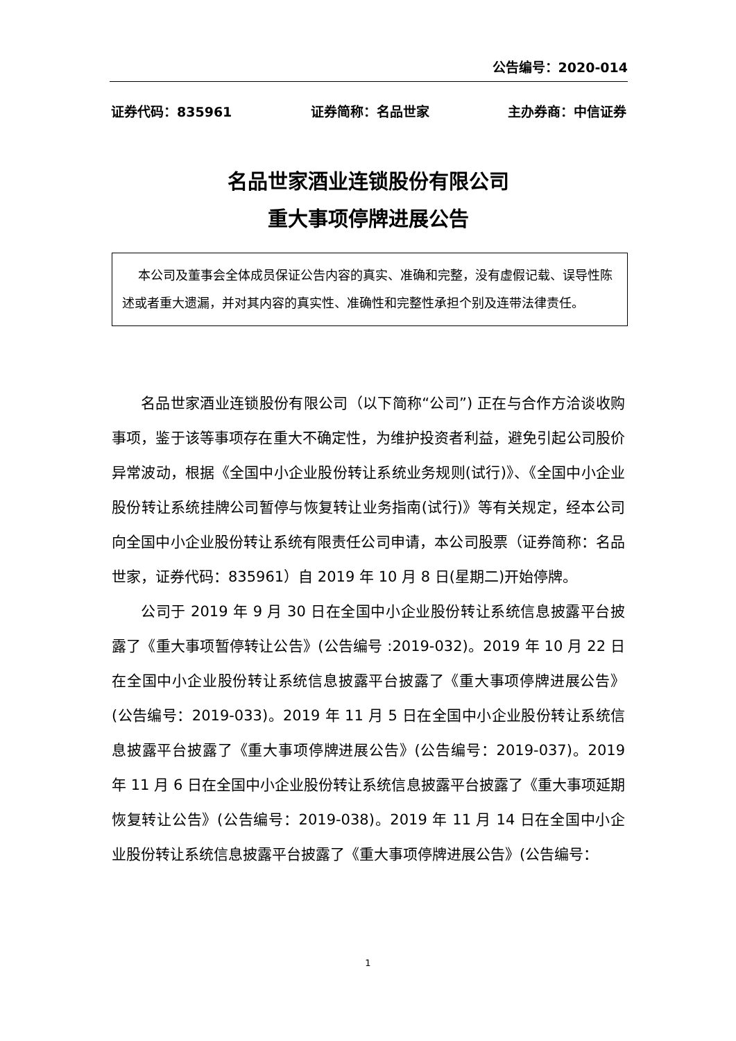公告编号：2020-014
证券代码：835961 证券简称：名品世家 主办券商：中信证券
名品世家酒业连锁股份有限公司
重大事项停牌进展公告
本公司及董事会全体成员保证公告内容的真实、准确和完整，没有虚假记载、误导性陈述或者重大遗漏，并对其内容的真实性、准确性和完整性承担个别及连带法律责任。
名品世家酒业连锁股份有限公司（以下简称“公司”) 正在与合作方洽谈收购事项，鉴于该等事项存在重大不确定性，为维护投资者利益，避免引起公司股价异常波动，根据《全国中小企业股份转让系统业务规则(试行)》、《全国中小企业股份转让系统挂牌公司暂停与恢复转让业务指南(试行)》等有关规定，经本公司向全国中小企业股份转让系统有限责任公司申请，本公司股票（证券简称：名品世家，证券代码：835961）自 2019 年 10 月 8 日(星期二)开始停牌。
公司于 2019 年 9 月 30 日在全国中小企业股份转让系统信息披露平台披露了《重大事项暂停转让公告》(公告编号 :2019-032)。2019 年 10 月 22 日在全国中小企业股份转让系统信息披露平台披露了《重大事项停牌进展公告》(公告编号：2019-033)。2019 年 11 月 5 日在全国中小企业股份转让系统信息披露平台披露了《重大事项停牌进展公告》(公告编号：2019-037)。2019 年 11 月 6 日在全国中小企业股份转让系统信息披露平台披露了《重大事项延期恢复转让公告》(公告编号：2019-038)。2019 年 11 月 14 日在全国中小企业股份转让系统信息披露平台披露了《重大事项停牌进展公告》(公告编号：
1